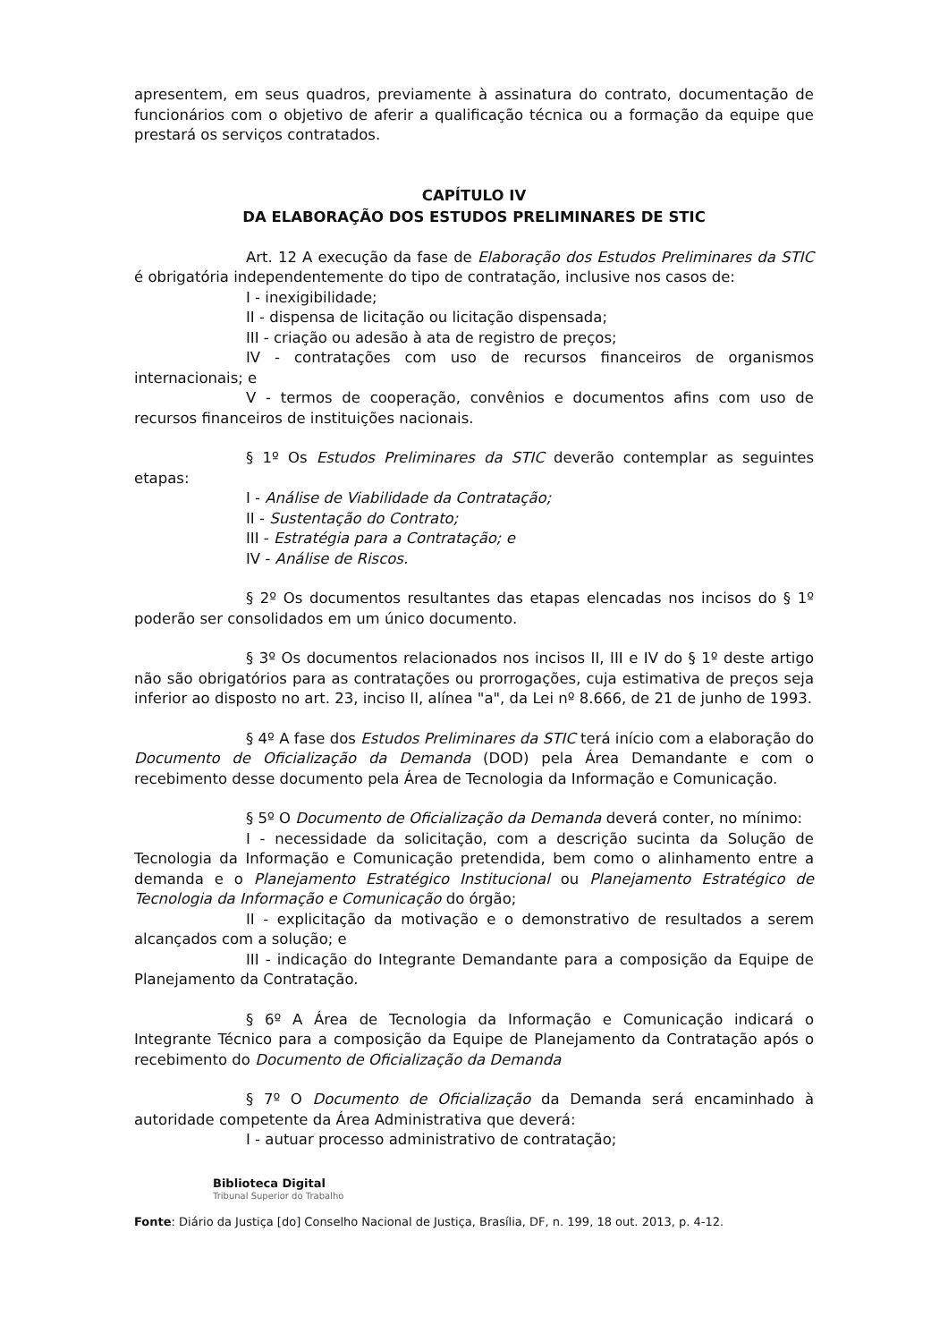apresentem, em seus quadros, previamente à assinatura do contrato, documentação de funcionários com o objetivo de aferir a qualificação técnica ou a formação da equipe que prestará os serviços contratados.
CAPÍTULO IV
DA ELABORAÇÃO DOS ESTUDOS PRELIMINARES DE STIC
Art. 12 A execução da fase de Elaboração dos Estudos Preliminares da STIC é obrigatória independentemente do tipo de contratação, inclusive nos casos de:
I - inexigibilidade;
II - dispensa de licitação ou licitação dispensada;
III - criação ou adesão à ata de registro de preços;
IV - contratações com uso de recursos financeiros de organismos internacionais; e
V - termos de cooperação, convênios e documentos afins com uso de recursos financeiros de instituições nacionais.
§ 1º Os Estudos Preliminares da STIC deverão contemplar as seguintes etapas:
I - Análise de Viabilidade da Contratação;
II - Sustentação do Contrato;
III - Estratégia para a Contratação; e
IV - Análise de Riscos.
§ 2º Os documentos resultantes das etapas elencadas nos incisos do § 1º poderão ser consolidados em um único documento.
§ 3º Os documentos relacionados nos incisos II, III e IV do § 1º deste artigo não são obrigatórios para as contratações ou prorrogações, cuja estimativa de preços seja inferior ao disposto no art. 23, inciso II, alínea "a", da Lei nº 8.666, de 21 de junho de 1993.
§ 4º A fase dos Estudos Preliminares da STIC terá início com a elaboração do Documento de Oficialização da Demanda (DOD) pela Área Demandante e com o recebimento desse documento pela Área de Tecnologia da Informação e Comunicação.
§ 5º O Documento de Oficialização da Demanda deverá conter, no mínimo:
I - necessidade da solicitação, com a descrição sucinta da Solução de Tecnologia da Informação e Comunicação pretendida, bem como o alinhamento entre a demanda e o Planejamento Estratégico Institucional ou Planejamento Estratégico de Tecnologia da Informação e Comunicação do órgão;
II - explicitação da motivação e o demonstrativo de resultados a serem alcançados com a solução; e
III - indicação do Integrante Demandante para a composição da Equipe de Planejamento da Contratação.
§ 6º A Área de Tecnologia da Informação e Comunicação indicará o Integrante Técnico para a composição da Equipe de Planejamento da Contratação após o recebimento do Documento de Oficialização da Demanda
§ 7º O Documento de Oficialização da Demanda será encaminhado à autoridade competente da Área Administrativa que deverá:
I - autuar processo administrativo de contratação;
Biblioteca Digital
Tribunal Superior do Trabalho
Fonte: Diário da Justiça [do] Conselho Nacional de Justiça, Brasília, DF, n. 199, 18 out. 2013, p. 4-12.